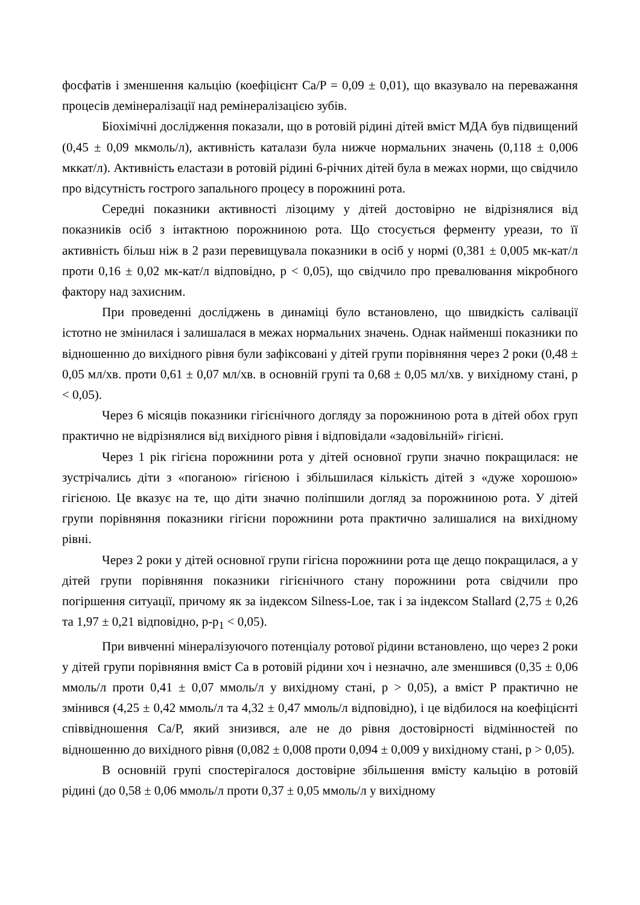фосфатів і зменшення кальцію (коефіцієнт Ca/P = 0,09 ± 0,01), що вказувало на переважання процесів демінералізації над ремінералізацією зубів.
Біохімічні дослідження показали, що в ротовій рідині дітей вміст МДА був підвищений (0,45 ± 0,09 мкмоль/л), активність каталази була нижче нормальних значень (0,118 ± 0,006 мккат/л). Активність еластази в ротовій рідині 6-річних дітей була в межах норми, що свідчило про відсутність гострого запального процесу в порожнині рота.
Середні показники активності лізоциму у дітей достовірно не відрізнялися від показників осіб з інтактною порожниною рота. Що стосується ферменту уреази, то її активність більш ніж в 2 рази перевищувала показники в осіб у нормі (0,381 ± 0,005 мк-кат/л проти 0,16 ± 0,02 мк-кат/л відповідно, р < 0,05), що свідчило про превалювання мікробного фактору над захисним.
При проведенні досліджень в динаміці було встановлено, що швидкість салівації істотно не змінилася і залишалася в межах нормальних значень. Однак найменші показники по відношенню до вихідного рівня були зафіксовані у дітей групи порівняння через 2 роки (0,48 ± 0,05 мл/хв. проти 0,61 ± 0,07 мл/хв. в основній групі та 0,68 ± 0,05 мл/хв. у вихідному стані, р < 0,05).
Через 6 місяців показники гігієнічного догляду за порожниною рота в дітей обох груп практично не відрізнялися від вихідного рівня і відповідали «задовільній» гігієні.
Через 1 рік гігієна порожнини рота у дітей основної групи значно покращилася: не зустрічались діти з «поганою» гігієною і збільшилася кількість дітей з «дуже хорошою» гігієною. Це вказує на те, що діти значно поліпшили догляд за порожниною рота. У дітей групи порівняння показники гігієни порожнини рота практично залишалися на вихідному рівні.
Через 2 роки у дітей основної групи гігієна порожнини рота ще дещо покращилася, а у дітей групи порівняння показники гігієнічного стану порожнини рота свідчили про погіршення ситуації, причому як за індексом Silness-Loe, так і за індексом Stallard (2,75 ± 0,26 та 1,97 ± 0,21 відповідно, р-р<sub>1</sub> < 0,05).
При вивченні мінералізуючого потенціалу ротової рідини встановлено, що через 2 роки у дітей групи порівняння вміст Са в ротовій рідини хоч і незначно, але зменшився (0,35 ± 0,06 ммоль/л проти 0,41 ± 0,07 ммоль/л у вихідному стані, р > 0,05), а вміст Р практично не змінився (4,25 ± 0,42 ммоль/л та 4,32 ± 0,47 ммоль/л відповідно), і це відбилося на коефіцієнті співвідношення Са/Р, який знизився, але не до рівня достовірності відмінностей по відношенню до вихідного рівня (0,082 ± 0,008 проти 0,094 ± 0,009 у вихідному стані, р > 0,05).
В основній групі спостерігалося достовірне збільшення вмісту кальцію в ротовій рідині (до 0,58 ± 0,06 ммоль/л проти 0,37 ± 0,05 ммоль/л у вихідному